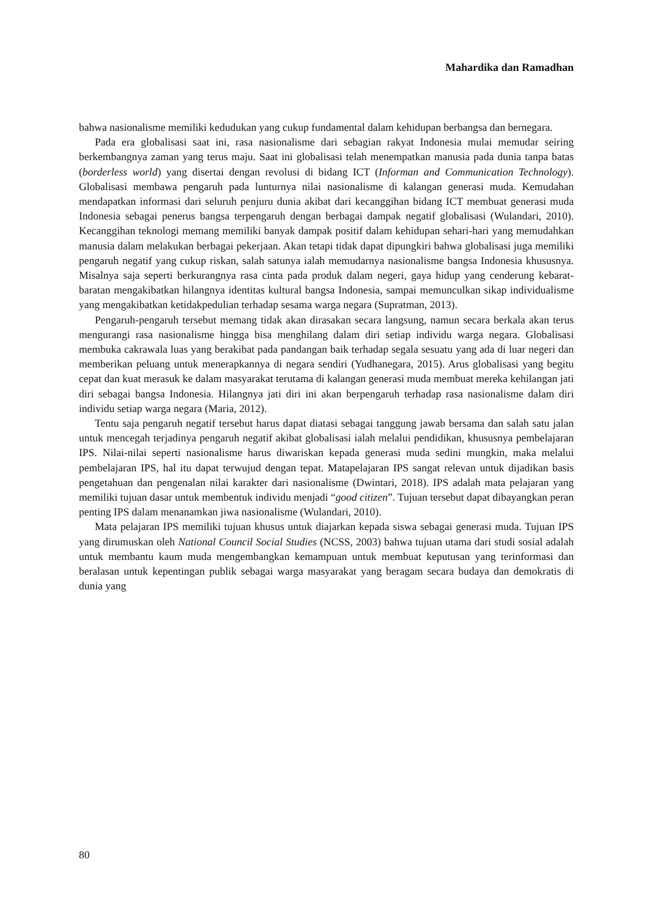Mahardika dan Ramadhan
bahwa nasionalisme memiliki kedudukan yang cukup fundamental dalam kehidupan berbangsa dan bernegara.
Pada era globalisasi saat ini, rasa nasionalisme dari sebagian rakyat Indonesia mulai memudar seiring berkembangnya zaman yang terus maju. Saat ini globalisasi telah menempatkan manusia pada dunia tanpa batas (borderless world) yang disertai dengan revolusi di bidang ICT (Informan and Communication Technology). Globalisasi membawa pengaruh pada lunturnya nilai nasionalisme di kalangan generasi muda. Kemudahan mendapatkan informasi dari seluruh penjuru dunia akibat dari kecanggihan bidang ICT membuat generasi muda Indonesia sebagai penerus bangsa terpengaruh dengan berbagai dampak negatif globalisasi (Wulandari, 2010). Kecanggihan teknologi memang memiliki banyak dampak positif dalam kehidupan sehari-hari yang memudahkan manusia dalam melakukan berbagai pekerjaan. Akan tetapi tidak dapat dipungkiri bahwa globalisasi juga memiliki pengaruh negatif yang cukup riskan, salah satunya ialah memudarnya nasionalisme bangsa Indonesia khususnya. Misalnya saja seperti berkurangnya rasa cinta pada produk dalam negeri, gaya hidup yang cenderung kebarat-baratan mengakibatkan hilangnya identitas kultural bangsa Indonesia, sampai memunculkan sikap individualisme yang mengakibatkan ketidakpedulian terhadap sesama warga negara (Supratman, 2013).
Pengaruh-pengaruh tersebut memang tidak akan dirasakan secara langsung, namun secara berkala akan terus mengurangi rasa nasionalisme hingga bisa menghilang dalam diri setiap individu warga negara. Globalisasi membuka cakrawala luas yang berakibat pada pandangan baik terhadap segala sesuatu yang ada di luar negeri dan memberikan peluang untuk menerapkannya di negara sendiri (Yudhanegara, 2015). Arus globalisasi yang begitu cepat dan kuat merasuk ke dalam masyarakat terutama di kalangan generasi muda membuat mereka kehilangan jati diri sebagai bangsa Indonesia. Hilangnya jati diri ini akan berpengaruh terhadap rasa nasionalisme dalam diri individu setiap warga negara (Maria, 2012).
Tentu saja pengaruh negatif tersebut harus dapat diatasi sebagai tanggung jawab bersama dan salah satu jalan untuk mencegah terjadinya pengaruh negatif akibat globalisasi ialah melalui pendidikan, khususnya pembelajaran IPS. Nilai-nilai seperti nasionalisme harus diwariskan kepada generasi muda sedini mungkin, maka melalui pembelajaran IPS, hal itu dapat terwujud dengan tepat. Matapelajaran IPS sangat relevan untuk dijadikan basis pengetahuan dan pengenalan nilai karakter dari nasionalisme (Dwintari, 2018). IPS adalah mata pelajaran yang memiliki tujuan dasar untuk membentuk individu menjadi “good citizen”. Tujuan tersebut dapat dibayangkan peran penting IPS dalam menanamkan jiwa nasionalisme (Wulandari, 2010).
Mata pelajaran IPS memiliki tujuan khusus untuk diajarkan kepada siswa sebagai generasi muda. Tujuan IPS yang dirumuskan oleh National Council Social Studies (NCSS, 2003) bahwa tujuan utama dari studi sosial adalah untuk membantu kaum muda mengembangkan kemampuan untuk membuat keputusan yang terinformasi dan beralasan untuk kepentingan publik sebagai warga masyarakat yang beragam secara budaya dan demokratis di dunia yang
80